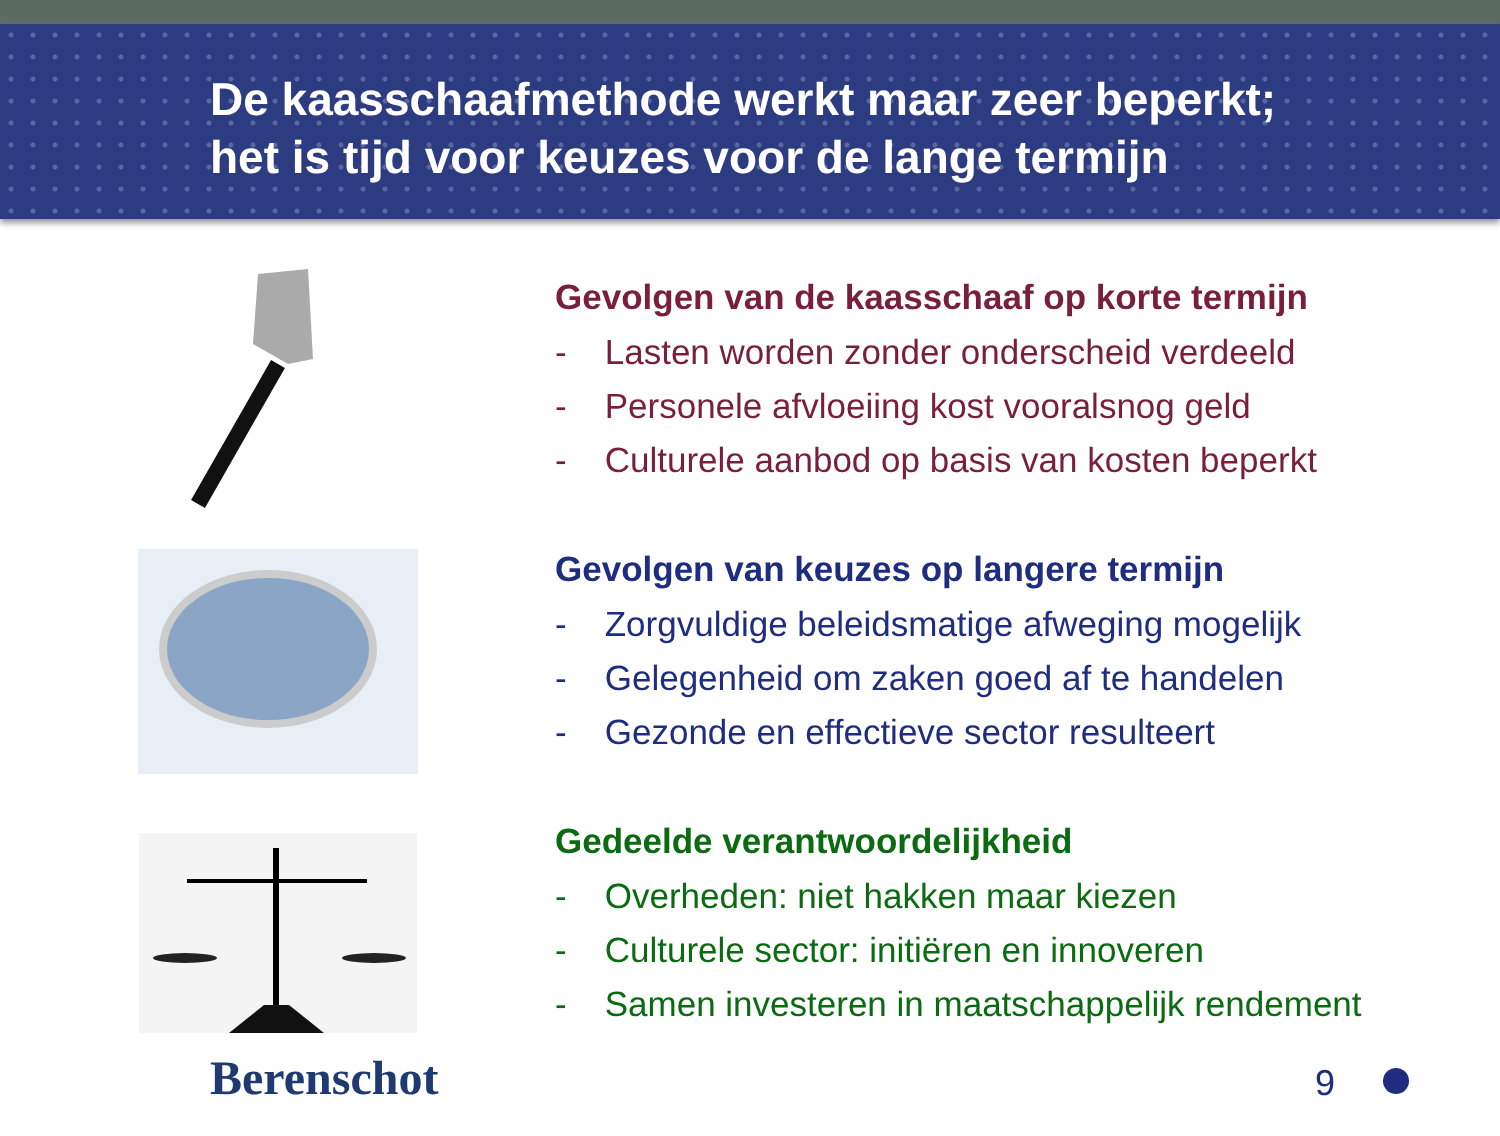De kaasschaafmethode werkt maar zeer beperkt;
het is tijd voor keuzes voor de lange termijn
Gevolgen van de kaasschaaf op korte termijn
- Lasten worden zonder onderscheid verdeeld
- Personele afvloeiing kost vooralsnog geld
- Culturele aanbod op basis van kosten beperkt
Gevolgen van keuzes op langere termijn
- Zorgvuldige beleidsmatige afweging mogelijk
- Gelegenheid om zaken goed af te handelen
- Gezonde en effectieve sector resulteert
Gedeelde verantwoordelijkheid
- Overheden: niet hakken maar kiezen
- Culturele sector: initiëren en innoveren
- Samen investeren in maatschappelijk rendement
Berenschot 9